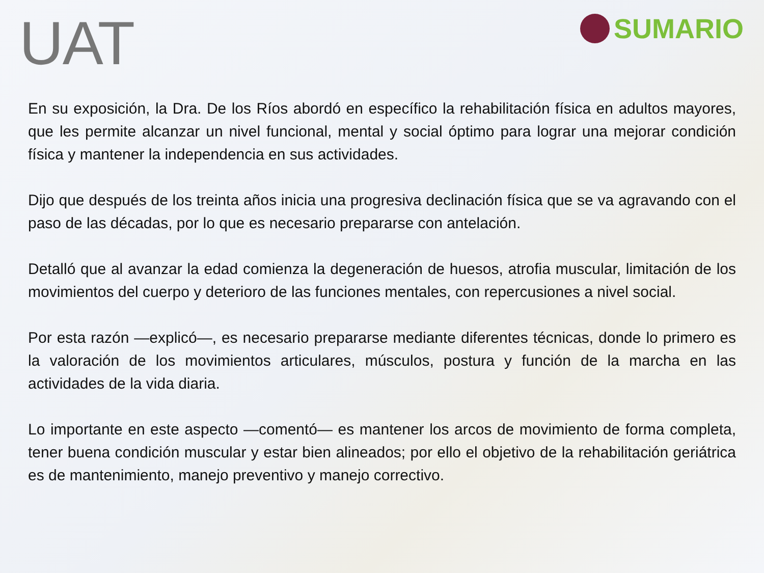UAT
SUMARIO
En su exposición, la Dra. De los Ríos abordó en específico la rehabilitación física en adultos mayores, que les permite alcanzar un nivel funcional, mental y social óptimo para lograr una mejorar condición física y mantener la independencia en sus actividades.
Dijo que después de los treinta años inicia una progresiva declinación física que se va agravando con el paso de las décadas, por lo que es necesario prepararse con antelación.
Detalló que al avanzar la edad comienza la degeneración de huesos, atrofia muscular, limitación de los movimientos del cuerpo y deterioro de las funciones mentales, con repercusiones a nivel social.
Por esta razón —explicó—, es necesario prepararse mediante diferentes técnicas, donde lo primero es la valoración de los movimientos articulares, músculos, postura y función de la marcha en las actividades de la vida diaria.
Lo importante en este aspecto —comentó— es mantener los arcos de movimiento de forma completa, tener buena condición muscular y estar bien alineados; por ello el objetivo de la rehabilitación geriátrica es de mantenimiento, manejo preventivo y manejo correctivo.